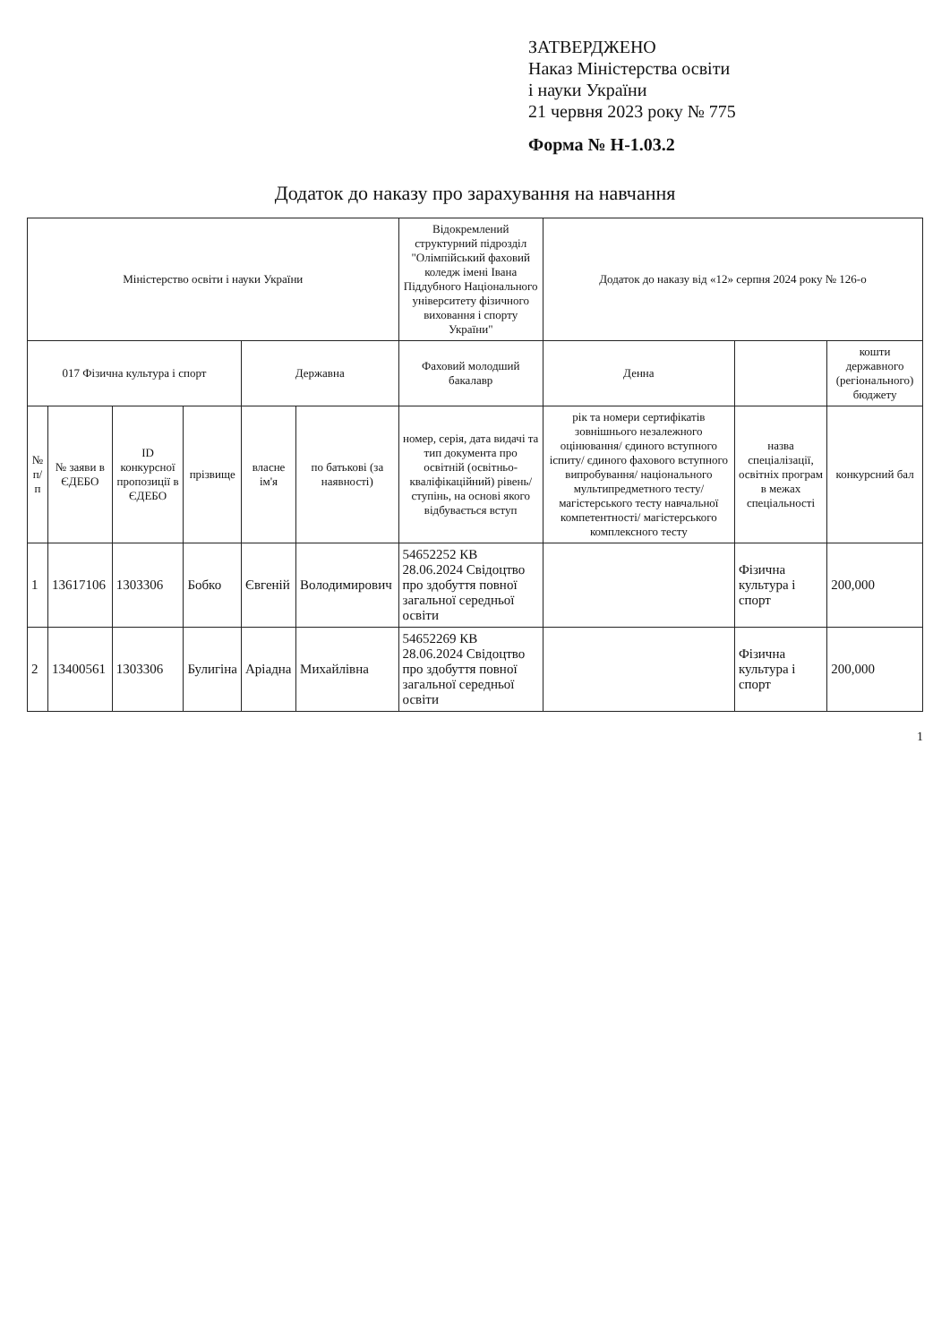ЗАТВЕРДЖЕНО
Наказ Міністерства освіти
і науки України
21 червня 2023 року № 775
Форма № Н-1.03.2
Додаток до наказу про зарахування на навчання
| Міністерство освіти і науки України | | | | | | Відокремлений структурний підрозділ "Олімпійський фаховий коледж імені Івана Піддубного Національного університету фізичного виховання і спорту України" | Додаток до наказу від «12» серпня 2024 року № 126-о | | |
| 017 Фізична культура і спорт | | | | Державна | | Фаховий молодший бакалавр | Денна | | кошти державного (регіонального) бюджету |
| № п/п | № заяви в ЄДЕБО | ID конкурсної пропозиції в ЄДЕБО | прізвище | власне ім'я | по батькові (за наявності) | номер, серія, дата видачі та тип документа про освітній (освітньо-кваліфікаційний) рівень/ступінь, на основі якого відбувається вступ | рік та номери сертифікатів зовнішнього незалежного оцінювання/ єдиного вступного іспиту/ єдиного фахового вступного випробування/ національного мультипредметного тесту/ магістерського тесту навчальної компетентності/ магістерського комплексного тесту | назва спеціалізації, освітніх програм в межах спеціальності | конкурсний бал |
| 1 | 13617106 | 1303306 | Бобко | Євгеній | Володимирович | 54652252 КВ 28.06.2024 Свідоцтво про здобуття повної загальної середньої освіти | | Фізична культура і спорт | 200,000 |
| 2 | 13400561 | 1303306 | Булигіна | Аріадна | Михайлівна | 54652269 КВ 28.06.2024 Свідоцтво про здобуття повної загальної середньої освіти | | Фізична культура і спорт | 200,000 |
1